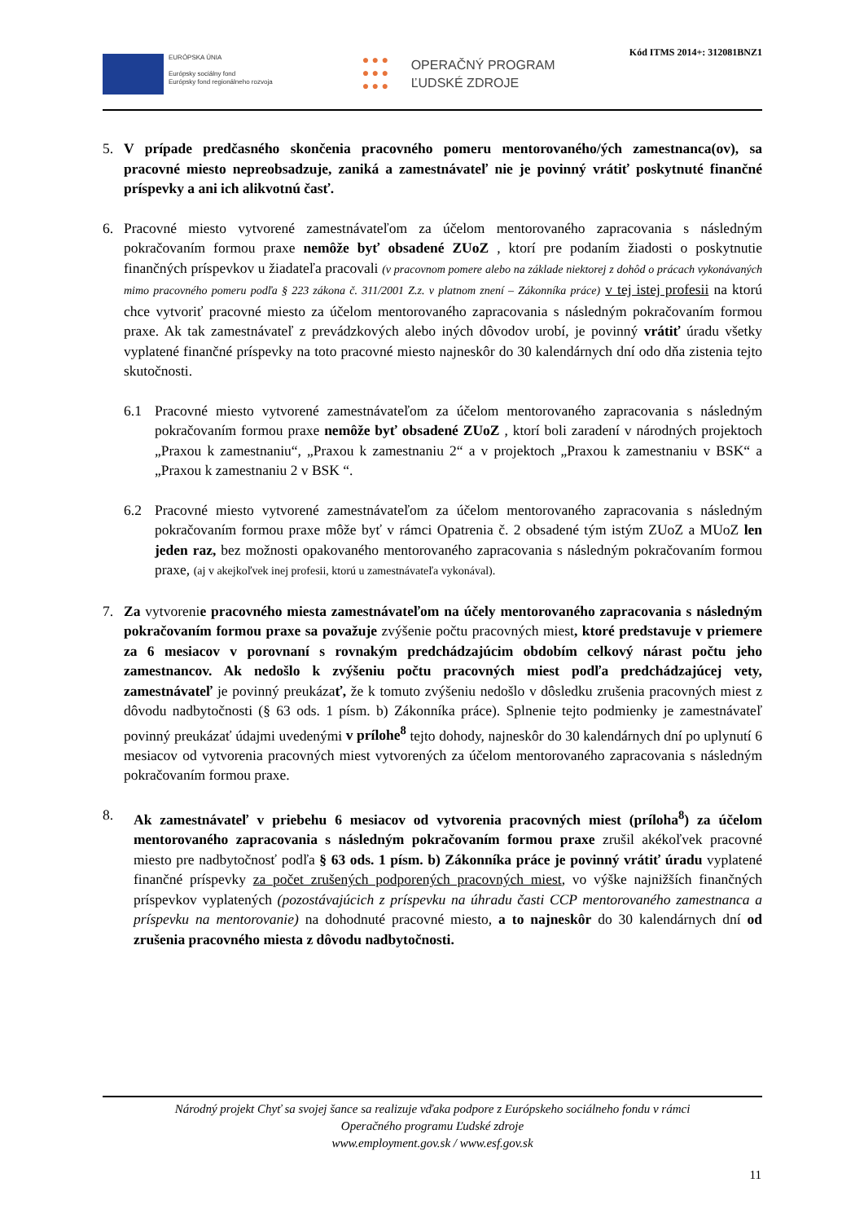Kód ITMS 2014+: 312081BNZ1
EURÓPSKA ÚNIA
Európsky sociálny fond
Európsky fond regionálneho rozvoja
● ● ●
● ● ●
● ● ●
OPERAČNÝ PROGRAM
ĽUDSKÉ ZDROJE
5. V prípade predčasného skončenia pracovného pomeru mentorovaného/ých zamestnanca(ov), sa pracovné miesto nepreobsadzuje, zaniká a zamestnávateľ nie je povinný vrátiť poskytnuté finančné príspevky a ani ich alikvotnú časť.
6. Pracovné miesto vytvorené zamestnávateľom za účelom mentorovaného zapracovania s následným pokračovaním formou praxe nemôže byť obsadené ZUoZ , ktorí pre podaním žiadosti o poskytnutie finančných príspevkov u žiadateľa pracovali (v pracovnom pomere alebo na základe niektorej z dohôd o prácach vykonávaných mimo pracovného pomeru podľa § 223 zákona č. 311/2001 Z.z. v platnom znení – Zákonníka práce) v tej istej profesii na ktorú chce vytvoriť pracovné miesto za účelom mentorovaného zapracovania s následným pokračovaním formou praxe. Ak tak zamestnávateľ z prevádzkových alebo iných dôvodov urobí, je povinný vrátiť úradu všetky vyplatené finančné príspevky na toto pracovné miesto najneskôr do 30 kalendárnych dní odo dňa zistenia tejto skutočnosti.
6.1 Pracovné miesto vytvorené zamestnávateľom za účelom mentorovaného zapracovania s následným pokračovaním formou praxe nemôže byť obsadené ZUoZ , ktorí boli zaradení v národných projektoch „Praxou k zamestnaniu“, „Praxou k zamestnaniu 2“ a v projektoch „Praxou k zamestnaniu v BSK“ a „Praxou k zamestnaniu 2 v BSK “.
6.2 Pracovné miesto vytvorené zamestnávateľom za účelom mentorovaného zapracovania s následným pokračovaním formou praxe môže byť v rámci Opatrenia č. 2 obsadené tým istým ZUoZ a MUoZ len jeden raz, bez možnosti opakovaného mentorovaného zapracovania s následným pokračovaním formou praxe, (aj v akejkoľvek inej profesii, ktorú u zamestnávateľa vykonával).
7. Za vytvorenie pracovného miesta zamestnávateľom na účely mentorovaného zapracovania s následným pokračovaním formou praxe sa považuje zvýšenie počtu pracovných miest, ktoré predstavuje v priemere za 6 mesiacov v porovnaní s rovnakým predchádzajúcim obdobím celkový nárast počtu jeho zamestnancov. Ak nedošlo k zvýšeniu počtu pracovných miest podľa predchádzajúcej vety, zamestnávateľ je povinný preukázať, že k tomuto zvýšeniu nedošlo v dôsledku zrušenia pracovných miest z dôvodu nadbytočnosti (§ 63 ods. 1 písm. b) Zákonníka práce). Splnenie tejto podmienky je zamestnávateľ povinný preukázať údajmi uvedenými v prílohe<sup>8</sup> tejto dohody, najneskôr do 30 kalendárnych dní po uplynutí 6 mesiacov od vytvorenia pracovných miest vytvorených za účelom mentorovaného zapracovania s následným pokračovaním formou praxe.
8. Ak zamestnávateľ v priebehu 6 mesiacov od vytvorenia pracovných miest (príloha<sup>8</sup>) za účelom mentorovaného zapracovania s následným pokračovaním formou praxe zrušil akékoľvek pracovné miesto pre nadbytočnosť podľa § 63 ods. 1 písm. b) Zákonníka práce je povinný vrátiť úradu vyplatené finančné príspevky za počet zrušených podporených pracovných miest, vo výške najnižších finančných príspevkov vyplatených (pozostávajúcich z príspevku na úhradu časti CCP mentorovaného zamestnanca a príspevku na mentorovanie) na dohodnuté pracovné miesto, a to najneskôr do 30 kalendárnych dní od zrušenia pracovného miesta z dôvodu nadbytočnosti.
Národný projekt Chyť sa svojej šance sa realizuje vďaka podpore z Európskeho sociálneho fondu v rámci
Operačného programu Ľudské zdroje
www.employment.gov.sk / www.esf.gov.sk
11